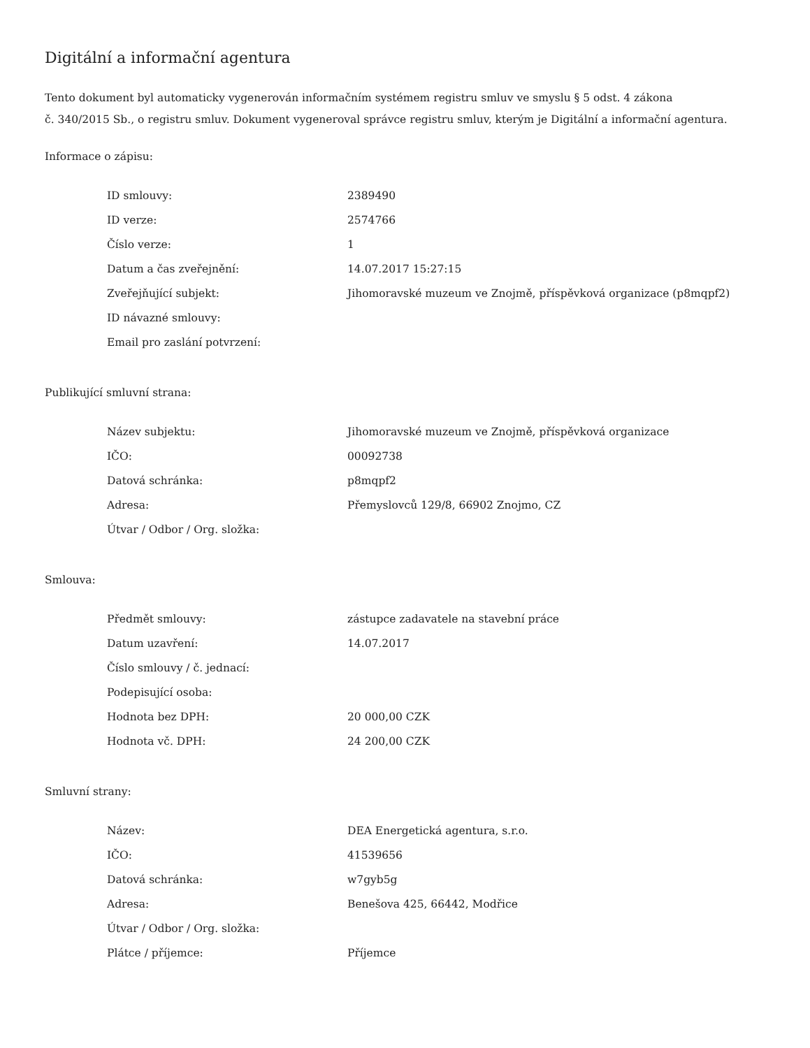Digitální a informační agentura
Tento dokument byl automaticky vygenerován informačním systémem registru smluv ve smyslu § 5 odst. 4 zákona
č. 340/2015 Sb., o registru smluv. Dokument vygeneroval správce registru smluv, kterým je Digitální a informační agentura.
Informace o zápisu:
| ID smlouvy: | 2389490 |
| ID verze: | 2574766 |
| Číslo verze: | 1 |
| Datum a čas zveřejnění: | 14.07.2017 15:27:15 |
| Zveřejňující subjekt: | Jihomoravské muzeum ve Znojmě, příspěvková organizace (p8mqpf2) |
| ID návazné smlouvy: | |
| Email pro zaslání potvrzení: | |
Publikující smluvní strana:
| Název subjektu: | Jihomoravské muzeum ve Znojmě, příspěvková organizace |
| IČO: | 00092738 |
| Datová schránka: | p8mqpf2 |
| Adresa: | Přemyslovců 129/8, 66902 Znojmo, CZ |
| Útvar / Odbor / Org. složka: | |
Smlouva:
| Předmět smlouvy: | zástupce zadavatele na stavební práce |
| Datum uzavření: | 14.07.2017 |
| Číslo smlouvy / č. jednací: | |
| Podepisující osoba: | |
| Hodnota bez DPH: | 20 000,00 CZK |
| Hodnota vč. DPH: | 24 200,00 CZK |
Smluvní strany:
| Název: | DEA Energetická agentura, s.r.o. |
| IČO: | 41539656 |
| Datová schránka: | w7gyb5g |
| Adresa: | Benešova 425, 66442, Modřice |
| Útvar / Odbor / Org. složka: | |
| Plátce / příjemce: | Příjemce |